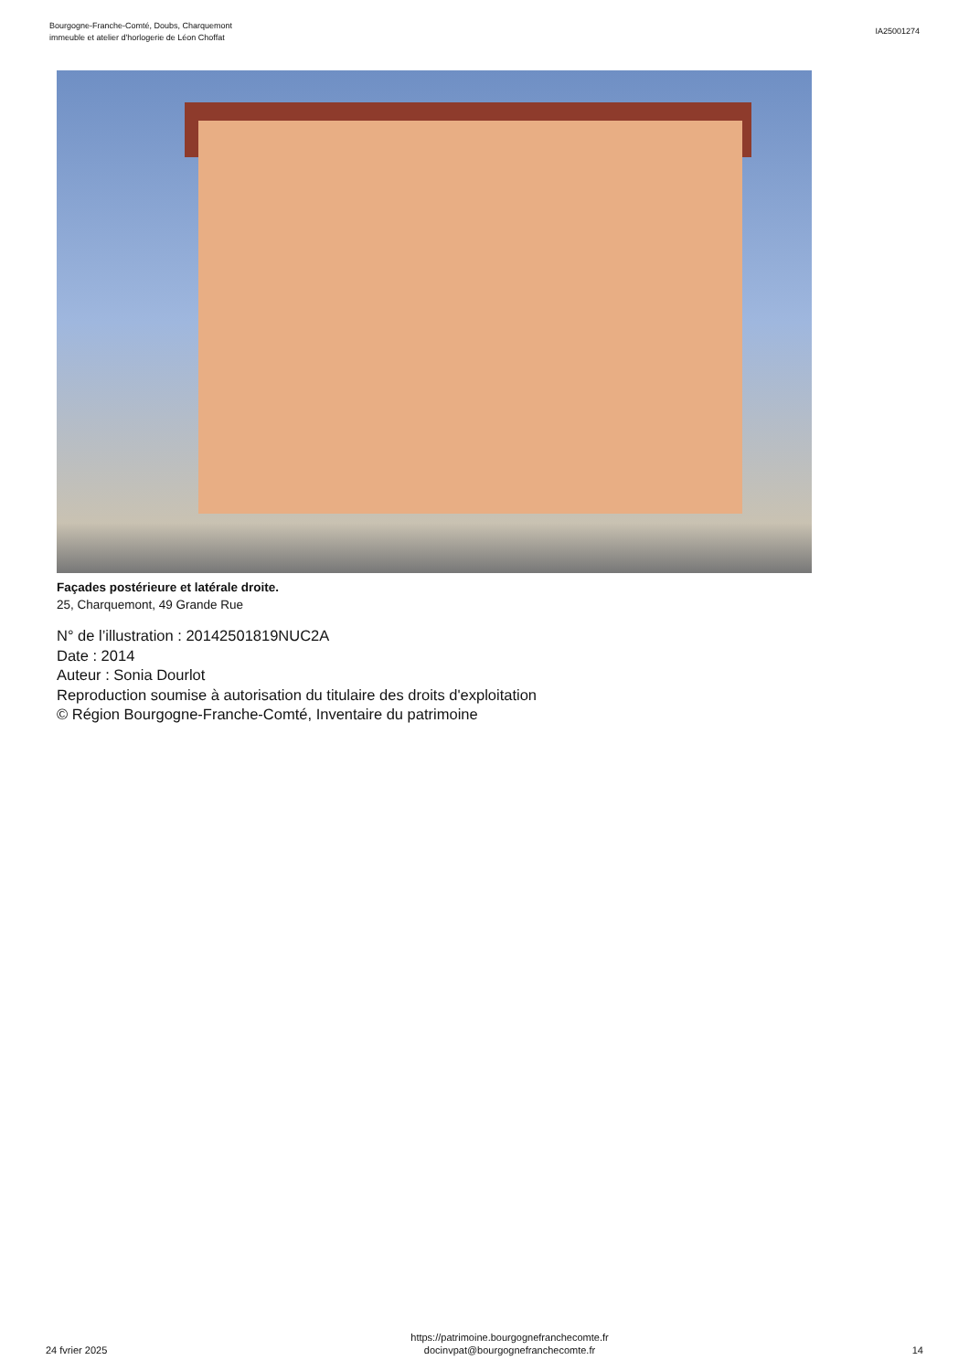Bourgogne-Franche-Comté, Doubs, Charquemont
immeuble et atelier d'horlogerie de Léon Choffat
IA25001274
Façades postérieure et latérale droite.
25, Charquemont, 49 Grande Rue
N° de l’illustration : 20142501819NUC2A
Date : 2014
Auteur : Sonia Dourlot
Reproduction soumise à autorisation du titulaire des droits d'exploitation
© Région Bourgogne-Franche-Comté, Inventaire du patrimoine
24 fvrier 2025
https://patrimoine.bourgognefranchecomte.fr
docinvpat@bourgognefranchecomte.fr
14